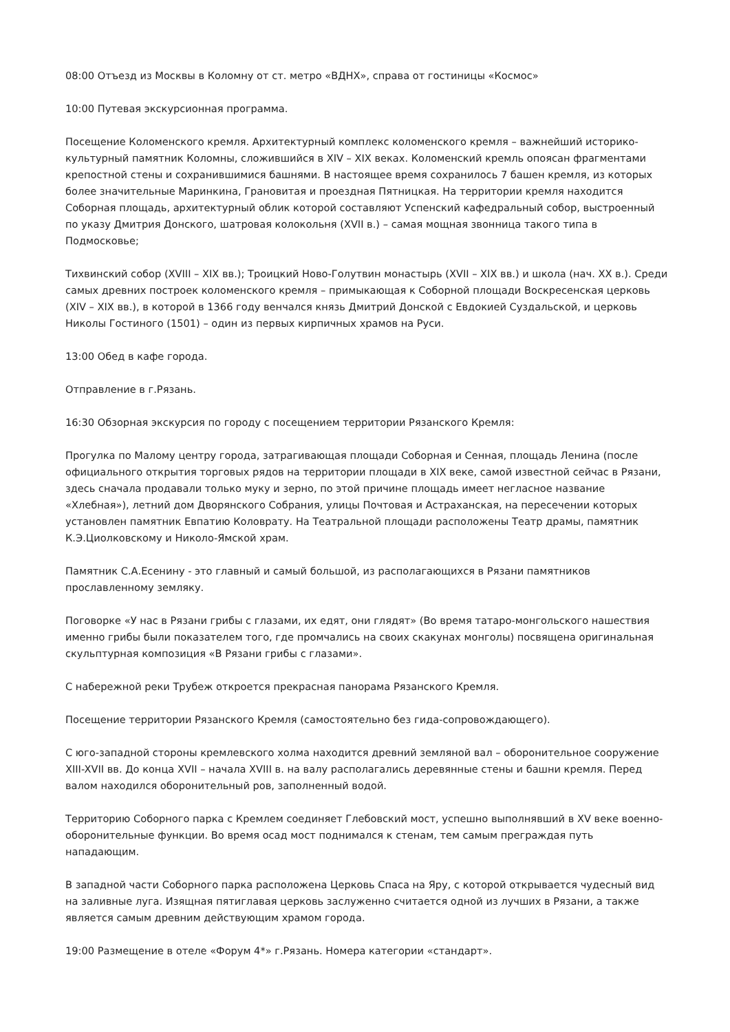08:00 Отъезд из Москвы в Коломну от ст. метро «ВДНХ», справа от гостиницы «Космос»
10:00 Путевая экскурсионная программа.
Посещение Коломенского кремля. Архитектурный комплекс коломенского кремля – важнейший историко-культурный памятник Коломны, сложившийся в XIV – XIX веках. Коломенский кремль опоясан фрагментами крепостной стены и сохранившимися башнями. В настоящее время сохранилось 7 башен кремля, из которых более значительные Маринкина, Грановитая и проездная Пятницкая. На территории кремля находится Соборная площадь, архитектурный облик которой составляют Успенский кафедральный собор, выстроенный по указу Дмитрия Донского, шатровая колокольня (XVII в.) – самая мощная звонница такого типа в Подмосковье;
Тихвинский собор (XVIII – XIX вв.); Троицкий Ново-Голутвин монастырь (XVII – XIX вв.) и школа (нач. XX в.). Среди самых древних построек коломенского кремля – примыкающая к Соборной площади Воскресенская церковь (XIV – XIX вв.), в которой в 1366 году венчался князь Дмитрий Донской с Евдокией Суздальской, и церковь Николы Гостиного (1501) – один из первых кирпичных храмов на Руси.
13:00 Обед в кафе города.
Отправление в г.Рязань.
16:30 Обзорная экскурсия по городу с посещением территории Рязанского Кремля:
Прогулка по Малому центру города, затрагивающая площади Соборная и Сенная, площадь Ленина (после официального открытия торговых рядов на территории площади в XIX веке, самой известной сейчас в Рязани, здесь сначала продавали только муку и зерно, по этой причине площадь имеет негласное название «Хлебная»), летний дом Дворянского Собрания, улицы Почтовая и Астраханская, на пересечении которых установлен памятник Евпатию Коловрату. На Театральной площади расположены Театр драмы, памятник К.Э.Циолковскому и Николо-Ямской храм.
Памятник С.А.Есенину - это главный и самый большой, из располагающихся в Рязани памятников прославленному земляку.
Поговорке «У нас в Рязани грибы с глазами, их едят, они глядят» (Во время татаро-монгольского нашествия именно грибы были показателем того, где промчались на своих скакунах монголы) посвящена оригинальная скульптурная композиция «В Рязани грибы с глазами».
С набережной реки Трубеж откроется прекрасная панорама Рязанского Кремля.
Посещение территории Рязанского Кремля (самостоятельно без гида-сопровождающего).
С юго-западной стороны кремлевского холма находится древний земляной вал – оборонительное сооружение XIII-XVII вв. До конца XVII – начала XVIII в. на валу располагались деревянные стены и башни кремля. Перед валом находился оборонительный ров, заполненный водой.
Территорию Соборного парка с Кремлем соединяет Глебовский мост, успешно выполнявший в XV веке военно-оборонительные функции. Во время осад мост поднимался к стенам, тем самым преграждая путь нападающим.
В западной части Соборного парка расположена Церковь Спаса на Яру, с которой открывается чудесный вид на заливные луга. Изящная пятиглавая церковь заслуженно считается одной из лучших в Рязани, а также является самым древним действующим храмом города.
19:00 Размещение в отеле «Форум 4*» г.Рязань. Номера категории «стандарт».